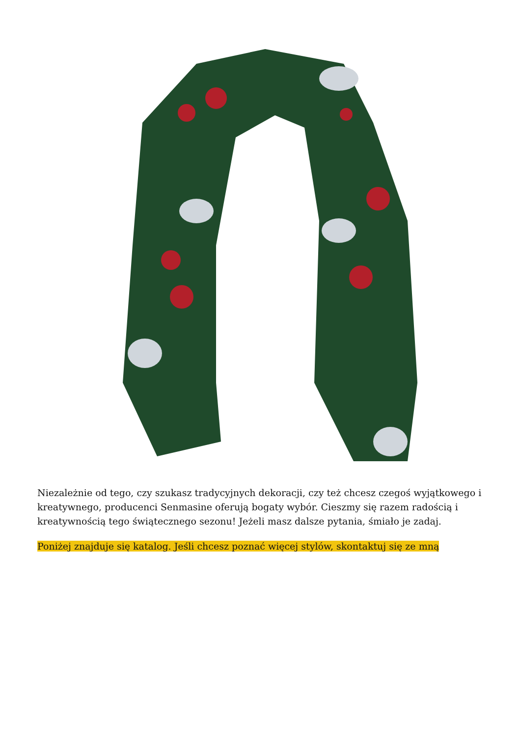Niezależnie od tego, czy szukasz tradycyjnych dekoracji, czy też chcesz czegoś wyjątkowego i kreatywnego, producenci Senmasine oferują bogaty wybór. Cieszmy się razem radością i kreatywnością tego świątecznego sezonu! Jeżeli masz dalsze pytania, śmiało je zadaj.
Poniżej znajduje się katalog. Jeśli chcesz poznać więcej stylów, skontaktuj się ze mną